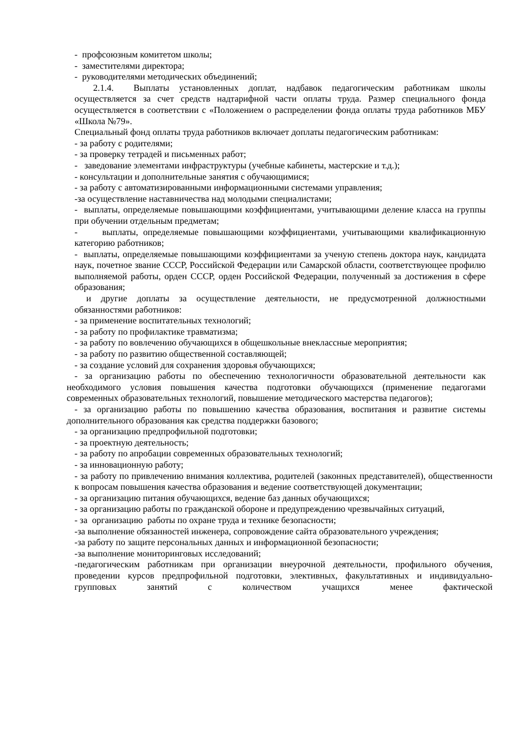- профсоюзным комитетом школы;
- заместителями директора;
- руководителями методических объединений;
2.1.4. Выплаты установленных доплат, надбавок педагогическим работникам школы осуществляется за счет средств надтарифной части оплаты труда. Размер специального фонда осуществляется в соответствии с «Положением о распределении фонда оплаты труда работников МБУ «Школа №79».
Специальный фонд оплаты труда работников включает доплаты педагогическим работникам:
- за работу с родителями;
- за проверку тетрадей и письменных работ;
- заведование элементами инфраструктуры (учебные кабинеты, мастерские и т.д.);
- консультации и дополнительные занятия с обучающимися;
- за работу с автоматизированными информационными системами управления;
-за осуществление наставничества над молодыми специалистами;
- выплаты, определяемые повышающими коэффициентами, учитывающими деление класса на группы при обучении отдельным предметам;
- выплаты, определяемые повышающими коэффициентами, учитывающими квалификационную категорию работников;
- выплаты, определяемые повышающими коэффициентами за ученую степень доктора наук, кандидата наук, почетное звание СССР, Российской Федерации или Самарской области, соответствующее профилю выполняемой работы, орден СССР, орден Российской Федерации, полученный за достижения в сфере образования;
и другие доплаты за осуществление деятельности, не предусмотренной должностными обязанностями работников:
- за применение воспитательных технологий;
- за работу по профилактике травматизма;
- за работу по вовлечению обучающихся в общешкольные внеклассные мероприятия;
- за работу по развитию общественной составляющей;
- за создание условий для сохранения здоровья обучающихся;
- за организацию работы по обеспечению технологичности образовательной деятельности как необходимого условия повышения качества подготовки обучающихся (применение педагогами современных образовательных технологий, повышение методического мастерства педагогов);
- за организацию работы по повышению качества образования, воспитания и развитие системы дополнительного образования как средства поддержки базового;
- за организацию предпрофильной подготовки;
- за проектную деятельность;
- за работу по апробации современных образовательных технологий;
- за инновационную работу;
- за работу по привлечению внимания коллектива, родителей (законных представителей), общественности к вопросам повышения качества образования и ведение соответствующей документации;
- за организацию питания обучающихся, ведение баз данных обучающихся;
- за организацию работы по гражданской обороне и предупреждению чрезвычайных ситуаций,
- за организацию работы по охране труда и технике безопасности;
-за выполнение обязанностей инженера, сопровождение сайта образовательного учреждения;
-за работу по защите персональных данных и информационной безопасности;
-за выполнение мониторинговых исследований;
-педагогическим работникам при организации внеурочной деятельности, профильного обучения, проведении курсов предпрофильной подготовки, элективных, факультативных и индивидуально-групповых занятий с количеством учащихся менее фактической